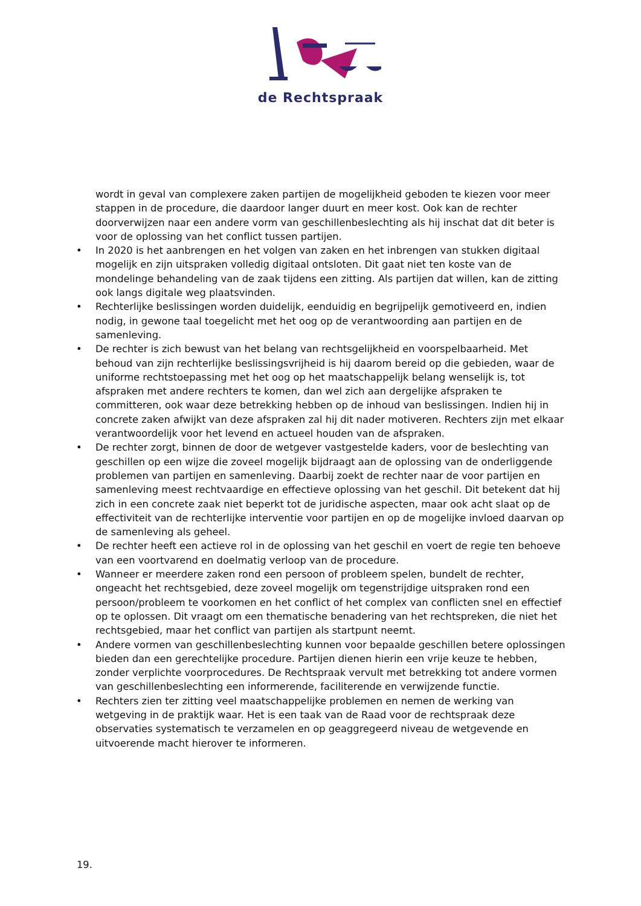de Rechtspraak
wordt in geval van complexere zaken partijen de mogelijkheid geboden te kiezen voor meer stappen in de procedure, die daardoor langer duurt en meer kost. Ook kan de rechter doorverwijzen naar een andere vorm van geschillenbeslechting als hij inschat dat dit beter is voor de oplossing van het conflict tussen partijen.
• In 2020 is het aanbrengen en het volgen van zaken en het inbrengen van stukken digitaal mogelijk en zijn uitspraken volledig digitaal ontsloten. Dit gaat niet ten koste van de mondelinge behandeling van de zaak tijdens een zitting. Als partijen dat willen, kan de zitting ook langs digitale weg plaatsvinden.
• Rechterlijke beslissingen worden duidelijk, eenduidig en begrijpelijk gemotiveerd en, indien nodig, in gewone taal toegelicht met het oog op de verantwoording aan partijen en de samenleving.
• De rechter is zich bewust van het belang van rechtsgelijkheid en voorspelbaarheid. Met behoud van zijn rechterlijke beslissingsvrijheid is hij daarom bereid op die gebieden, waar de uniforme rechtstoepassing met het oog op het maatschappelijk belang wenselijk is, tot afspraken met andere rechters te komen, dan wel zich aan dergelijke afspraken te committeren, ook waar deze betrekking hebben op de inhoud van beslissingen. Indien hij in concrete zaken afwijkt van deze afspraken zal hij dit nader motiveren. Rechters zijn met elkaar verantwoordelijk voor het levend en actueel houden van de afspraken.
• De rechter zorgt, binnen de door de wetgever vastgestelde kaders, voor de beslechting van geschillen op een wijze die zoveel mogelijk bijdraagt aan de oplossing van de onderliggende problemen van partijen en samenleving. Daarbij zoekt de rechter naar de voor partijen en samenleving meest rechtvaardige en effectieve oplossing van het geschil. Dit betekent dat hij zich in een concrete zaak niet beperkt tot de juridische aspecten, maar ook acht slaat op de effectiviteit van de rechterlijke interventie voor partijen en op de mogelijke invloed daarvan op de samenleving als geheel.
• De rechter heeft een actieve rol in de oplossing van het geschil en voert de regie ten behoeve van een voortvarend en doelmatig verloop van de procedure.
• Wanneer er meerdere zaken rond een persoon of probleem spelen, bundelt de rechter, ongeacht het rechtsgebied, deze zoveel mogelijk om tegenstrijdige uitspraken rond een persoon/probleem te voorkomen en het conflict of het complex van conflicten snel en effectief op te oplossen. Dit vraagt om een thematische benadering van het rechtspreken, die niet het rechtsgebied, maar het conflict van partijen als startpunt neemt.
• Andere vormen van geschillenbeslechting kunnen voor bepaalde geschillen betere oplossingen bieden dan een gerechtelijke procedure. Partijen dienen hierin een vrije keuze te hebben, zonder verplichte voorprocedures. De Rechtspraak vervult met betrekking tot andere vormen van geschillenbeslechting een informerende, faciliterende en verwijzende functie.
• Rechters zien ter zitting veel maatschappelijke problemen en nemen de werking van wetgeving in de praktijk waar. Het is een taak van de Raad voor de rechtspraak deze observaties systematisch te verzamelen en op geaggregeerd niveau de wetgevende en uitvoerende macht hierover te informeren.
19.